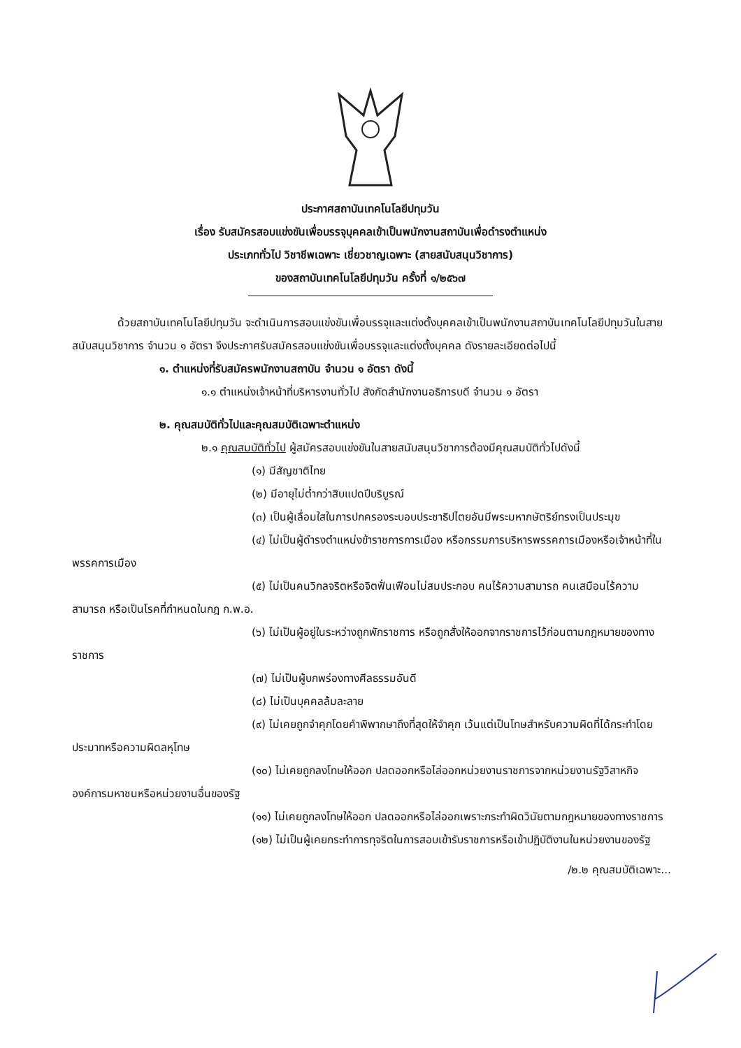ประกาศสถาบันเทคโนโลยีปทุมวัน
เรื่อง รับสมัครสอบแข่งขันเพื่อบรรจุบุคคลเข้าเป็นพนักงานสถาบันเพื่อดำรงตำแหน่ง
ประเภททั่วไป วิชาชีพเฉพาะ เชี่ยวชาญเฉพาะ (สายสนับสนุนวิชาการ)
ของสถาบันเทคโนโลยีปทุมวัน ครั้งที่ ๑/๒๕๖๗
ด้วยสถาบันเทคโนโลยีปทุมวัน จะดำเนินการสอบแข่งขันเพื่อบรรจุและแต่งตั้งบุคคลเข้าเป็นพนักงานสถาบันเทคโนโลยีปทุมวันในสายสนับสนุนวิชาการ จำนวน ๑ อัตรา จึงประกาศรับสมัครสอบแข่งขันเพื่อบรรจุและแต่งตั้งบุคคล ดังรายละเอียดต่อไปนี้
๑. ตำแหน่งที่รับสมัครพนักงานสถาบัน จำนวน ๑ อัตรา ดังนี้
๑.๑ ตำแหน่งเจ้าหน้าที่บริหารงานทั่วไป สังกัดสำนักงานอธิการบดี จำนวน ๑ อัตรา
๒. คุณสมบัติทั่วไปและคุณสมบัติเฉพาะตำแหน่ง
๒.๑ คุณสมบัติทั่วไป ผู้สมัครสอบแข่งขันในสายสนับสนุนวิชาการต้องมีคุณสมบัติทั่วไปดังนี้
(๑) มีสัญชาติไทย
(๒) มีอายุไม่ต่ำกว่าสิบแปดปีบริบูรณ์
(๓) เป็นผู้เลื่อมใสในการปกครองระบอบประชาธิปไตยอันมีพระมหากษัตริย์ทรงเป็นประมุข
(๔) ไม่เป็นผู้ดำรงตำแหน่งข้าราชการการเมือง หรือกรรมการบริหารพรรคการเมืองหรือเจ้าหน้าที่ในพรรคการเมือง
(๕) ไม่เป็นคนวิกลจริตหรือจิตฟั่นเฟือนไม่สมประกอบ คนไร้ความสามารถ คนเสมือนไร้ความสามารถ หรือเป็นโรคที่กำหนดในกฎ ก.พ.อ.
(๖) ไม่เป็นผู้อยู่ในระหว่างถูกพักราชการ หรือถูกสั่งให้ออกจากราชการไว้ก่อนตามกฎหมายของทางราชการ
(๗) ไม่เป็นผู้บกพร่องทางศีลธรรมอันดี
(๘) ไม่เป็นบุคคลล้มละลาย
(๙) ไม่เคยถูกจำคุกโดยคำพิพากษาถึงที่สุดให้จำคุก เว้นแต่เป็นโทษสำหรับความผิดที่ได้กระทำโดยประมาทหรือความผิดลหุโทษ
(๑๐) ไม่เคยถูกลงโทษให้ออก ปลดออกหรือไล่ออกหน่วยงานราชการจากหน่วยงานรัฐวิสาหกิจ องค์การมหาชนหรือหน่วยงานอื่นของรัฐ
(๑๑) ไม่เคยถูกลงโทษให้ออก ปลดออกหรือไล่ออกเพราะกระทำผิดวินัยตามกฎหมายของทางราชการ
(๑๒) ไม่เป็นผู้เคยกระทำการทุจริตในการสอบเข้ารับราชการหรือเข้าปฏิบัติงานในหน่วยงานของรัฐ
/๒.๒ คุณสมบัติเฉพาะ...